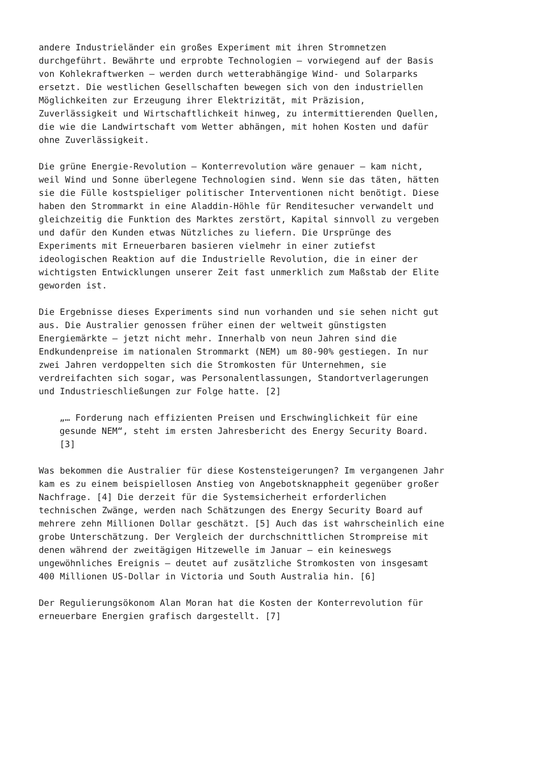andere Industrieländer ein großes Experiment mit ihren Stromnetzen durchgeführt. Bewährte und erprobte Technologien – vorwiegend auf der Basis von Kohlekraftwerken – werden durch wetterabhängige Wind- und Solarparks ersetzt. Die westlichen Gesellschaften bewegen sich von den industriellen Möglichkeiten zur Erzeugung ihrer Elektrizität, mit Präzision, Zuverlässigkeit und Wirtschaftlichkeit hinweg, zu intermittierenden Quellen, die wie die Landwirtschaft vom Wetter abhängen, mit hohen Kosten und dafür ohne Zuverlässigkeit.
Die grüne Energie-Revolution – Konterrevolution wäre genauer – kam nicht, weil Wind und Sonne überlegene Technologien sind. Wenn sie das täten, hätten sie die Fülle kostspieliger politischer Interventionen nicht benötigt. Diese haben den Strommarkt in eine Aladdin-Höhle für Renditesucher verwandelt und gleichzeitig die Funktion des Marktes zerstört, Kapital sinnvoll zu vergeben und dafür den Kunden etwas Nützliches zu liefern. Die Ursprünge des Experiments mit Erneuerbaren basieren vielmehr in einer zutiefst ideologischen Reaktion auf die Industrielle Revolution, die in einer der wichtigsten Entwicklungen unserer Zeit fast unmerklich zum Maßstab der Elite geworden ist.
Die Ergebnisse dieses Experiments sind nun vorhanden und sie sehen nicht gut aus. Die Australier genossen früher einen der weltweit günstigsten Energiemärkte – jetzt nicht mehr. Innerhalb von neun Jahren sind die Endkundenpreise im nationalen Strommarkt (NEM) um 80-90% gestiegen. In nur zwei Jahren verdoppelten sich die Stromkosten für Unternehmen, sie verdreifachten sich sogar, was Personalentlassungen, Standortverlagerungen und Industrieschließungen zur Folge hatte. [2]
„… Forderung nach effizienten Preisen und Erschwinglichkeit für eine gesunde NEM“, steht im ersten Jahresbericht des Energy Security Board. [3]
Was bekommen die Australier für diese Kostensteigerungen? Im vergangenen Jahr kam es zu einem beispiellosen Anstieg von Angebotsknappheit gegenüber großer Nachfrage. [4] Die derzeit für die Systemsicherheit erforderlichen technischen Zwänge, werden nach Schätzungen des Energy Security Board auf mehrere zehn Millionen Dollar geschätzt. [5] Auch das ist wahrscheinlich eine grobe Unterschätzung. Der Vergleich der durchschnittlichen Strompreise mit denen während der zweitägigen Hitzewelle im Januar – ein keineswegs ungewöhnliches Ereignis – deutet auf zusätzliche Stromkosten von insgesamt 400 Millionen US-Dollar in Victoria und South Australia hin. [6]
Der Regulierungsökonom Alan Moran hat die Kosten der Konterrevolution für erneuerbare Energien grafisch dargestellt. [7]